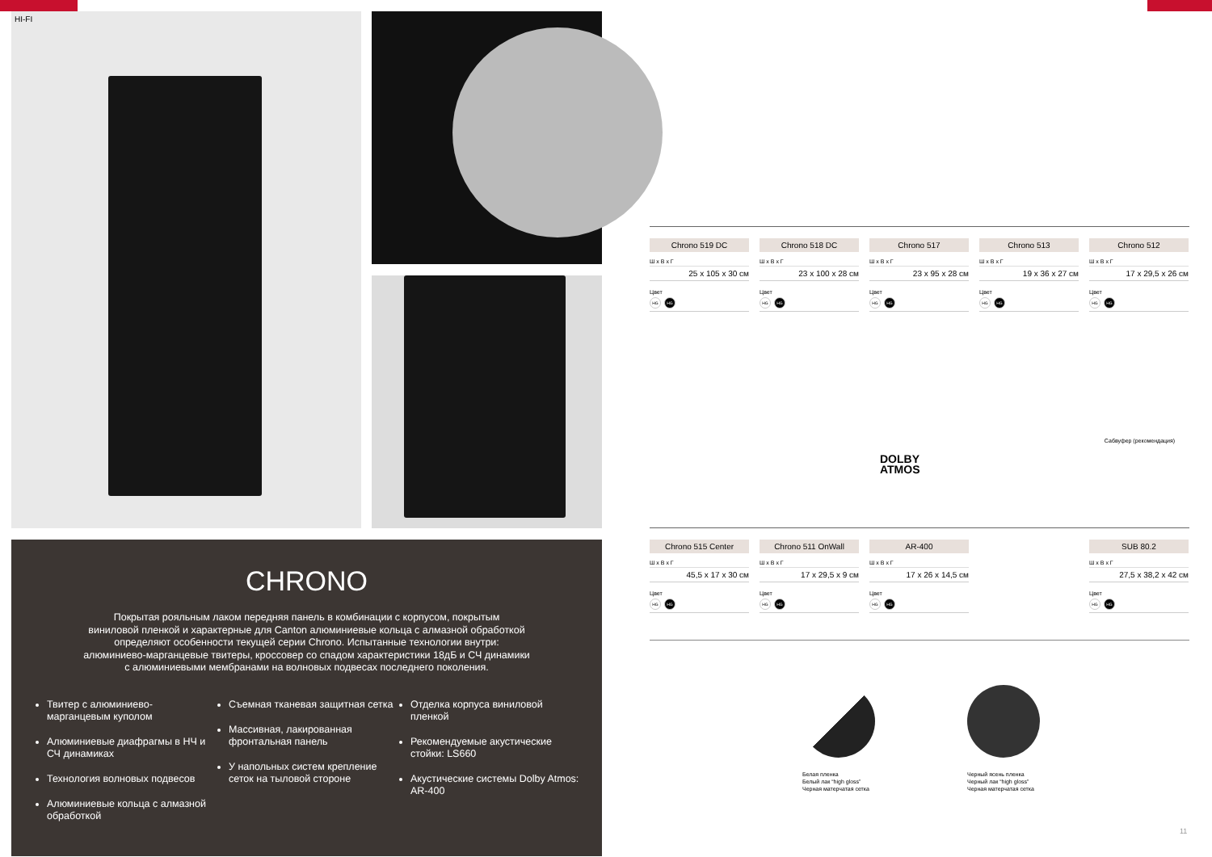HI-FI
CHRONO
Покрытая рояльным лаком передняя панель в комбинации с корпусом, покрытым
виниловой пленкой и характерные для Canton алюминиевые кольца с алмазной обработкой
определяют особенности текущей серии Chrono. Испытанные технологии внутри:
алюминиево-марганцевые твитеры, кроссовер со спадом характеристики 18дБ и СЧ динамики
с алюминиевыми мембранами на волновых подвесах последнего поколения.
Твитер с алюминиево-марганцевым куполом
Алюминиевые диафрагмы в НЧ и СЧ динамиках
Технология волновых подвесов
Алюминиевые кольца с алмазной обработкой
Съемная тканевая защитная сетка
Массивная, лакированная фронтальная панель
У напольных систем крепление сеток на тыловой стороне
Отделка корпуса виниловой пленкой
Рекомендуемые акустические стойки: LS660
Акустические системы Dolby Atmos: AR-400
Chrono 519 DC
Ш x В x Г
25 x 105 x 30 см
Цвет
HG HG
Chrono 518 DC
Ш x В x Г
23 x 100 x 28 см
Цвет
HG HG
Chrono 517
Ш x В x Г
23 x 95 x 28 см
Цвет
HG HG
Chrono 513
Ш x В x Г
19 x 36 x 27 см
Цвет
HG HG
Chrono 512
Ш x В x Г
17 x 29,5 x 26 см
Цвет
HG HG
DOLBY
ATMOS
Сабвуфер (рекомендация)
Chrono 515 Center
Ш x В x Г
45,5 x 17 x 30 см
Цвет
HG HG
Chrono 511 OnWall
Ш x В x Г
17 x 29,5 x 9 см
Цвет
HG HG
AR-400
Ш x В x Г
17 x 26 x 14,5 см
Цвет
HG HG
SUB 80.2
Ш x В x Г
27,5 x 38,2 x 42 см
Цвет
HG HG
Белая пленка
Белый лак “high gloss”
Черная матерчатая сетка
Черный ясень пленка
Черный лак “high gloss”
Черная матерчатая сетка
11